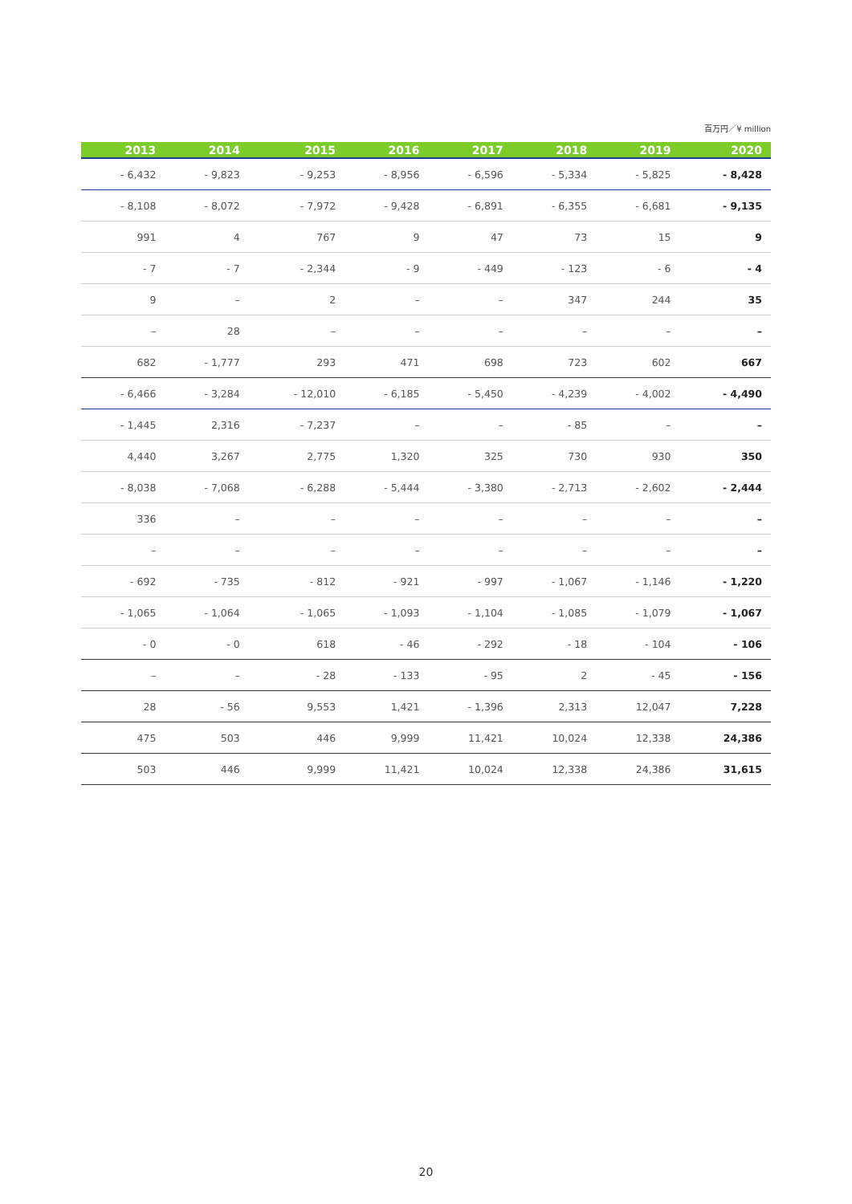百万円／¥ million
| 2013 | 2014 | 2015 | 2016 | 2017 | 2018 | 2019 | 2020 |
| --- | --- | --- | --- | --- | --- | --- | --- |
| - 6,432 | - 9,823 | - 9,253 | - 8,956 | - 6,596 | - 5,334 | - 5,825 | - 8,428 |
| - 8,108 | - 8,072 | - 7,972 | - 9,428 | - 6,891 | - 6,355 | - 6,681 | - 9,135 |
| 991 | 4 | 767 | 9 | 47 | 73 | 15 | 9 |
| - 7 | - 7 | - 2,344 | - 9 | - 449 | - 123 | - 6 | - 4 |
| 9 | – | 2 | – | – | 347 | 244 | 35 |
| – | 28 | – | – | – | – | – | – |
| 682 | - 1,777 | 293 | 471 | 698 | 723 | 602 | 667 |
| - 6,466 | - 3,284 | - 12,010 | - 6,185 | - 5,450 | - 4,239 | - 4,002 | - 4,490 |
| - 1,445 | 2,316 | - 7,237 | – | – | - 85 | – | – |
| 4,440 | 3,267 | 2,775 | 1,320 | 325 | 730 | 930 | 350 |
| - 8,038 | - 7,068 | - 6,288 | - 5,444 | - 3,380 | - 2,713 | - 2,602 | - 2,444 |
| 336 | – | – | – | – | – | – | – |
| – | – | – | – | – | – | – | – |
| - 692 | - 735 | - 812 | - 921 | - 997 | - 1,067 | - 1,146 | - 1,220 |
| - 1,065 | - 1,064 | - 1,065 | - 1,093 | - 1,104 | - 1,085 | - 1,079 | - 1,067 |
| - 0 | - 0 | 618 | - 46 | - 292 | - 18 | - 104 | - 106 |
| – | – | - 28 | - 133 | - 95 | 2 | - 45 | - 156 |
| 28 | - 56 | 9,553 | 1,421 | - 1,396 | 2,313 | 12,047 | 7,228 |
| 475 | 503 | 446 | 9,999 | 11,421 | 10,024 | 12,338 | 24,386 |
| 503 | 446 | 9,999 | 11,421 | 10,024 | 12,338 | 24,386 | 31,615 |
20